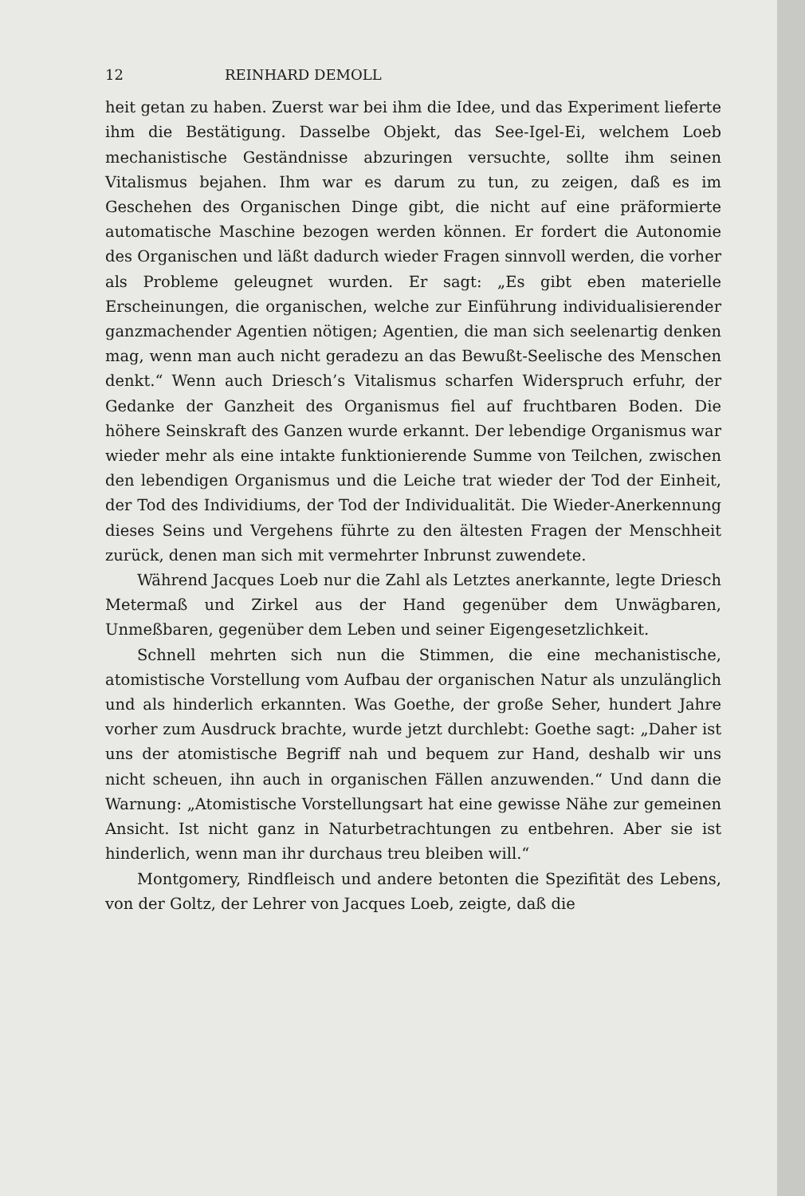12 REINHARD DEMOLL
heit getan zu haben. Zuerst war bei ihm die Idee, und das Experiment lieferte ihm die Bestätigung. Dasselbe Objekt, das See-Igel-Ei, welchem Loeb mechanistische Geständnisse abzuringen versuchte, sollte ihm seinen Vitalismus bejahen. Ihm war es darum zu tun, zu zeigen, daß es im Geschehen des Organischen Dinge gibt, die nicht auf eine präformierte automatische Maschine bezogen werden können. Er fordert die Autonomie des Organischen und läßt dadurch wieder Fragen sinnvoll werden, die vorher als Probleme geleugnet wurden. Er sagt: „Es gibt eben materielle Erscheinungen, die organischen, welche zur Einführung individualisierender ganzmachender Agentien nötigen; Agentien, die man sich seelenartig denken mag, wenn man auch nicht geradezu an das Bewußt-Seelische des Menschen denkt.“ Wenn auch Driesch’s Vitalismus scharfen Widerspruch erfuhr, der Gedanke der Ganzheit des Organismus fiel auf fruchtbaren Boden. Die höhere Seinskraft des Ganzen wurde erkannt. Der lebendige Organismus war wieder mehr als eine intakte funktionierende Summe von Teilchen, zwischen den lebendigen Organismus und die Leiche trat wieder der Tod der Einheit, der Tod des Individiums, der Tod der Individualität. Die Wieder-Anerkennung dieses Seins und Vergehens führte zu den ältesten Fragen der Menschheit zurück, denen man sich mit vermehrter Inbrunst zuwendete.
Während Jacques Loeb nur die Zahl als Letztes anerkannte, legte Driesch Metermaß und Zirkel aus der Hand gegenüber dem Unwägbaren, Unmeßbaren, gegenüber dem Leben und seiner Eigengesetzlichkeit.
Schnell mehrten sich nun die Stimmen, die eine mechanistische, atomistische Vorstellung vom Aufbau der organischen Natur als unzulänglich und als hinderlich erkannten. Was Goethe, der große Seher, hundert Jahre vorher zum Ausdruck brachte, wurde jetzt durchlebt: Goethe sagt: „Daher ist uns der atomistische Begriff nah und bequem zur Hand, deshalb wir uns nicht scheuen, ihn auch in organischen Fällen anzuwenden.“ Und dann die Warnung: „Atomistische Vorstellungsart hat eine gewisse Nähe zur gemeinen Ansicht. Ist nicht ganz in Naturbetrachtungen zu entbehren. Aber sie ist hinderlich, wenn man ihr durchaus treu bleiben will.“
Montgomery, Rindfleisch und andere betonten die Spezifität des Lebens, von der Goltz, der Lehrer von Jacques Loeb, zeigte, daß die